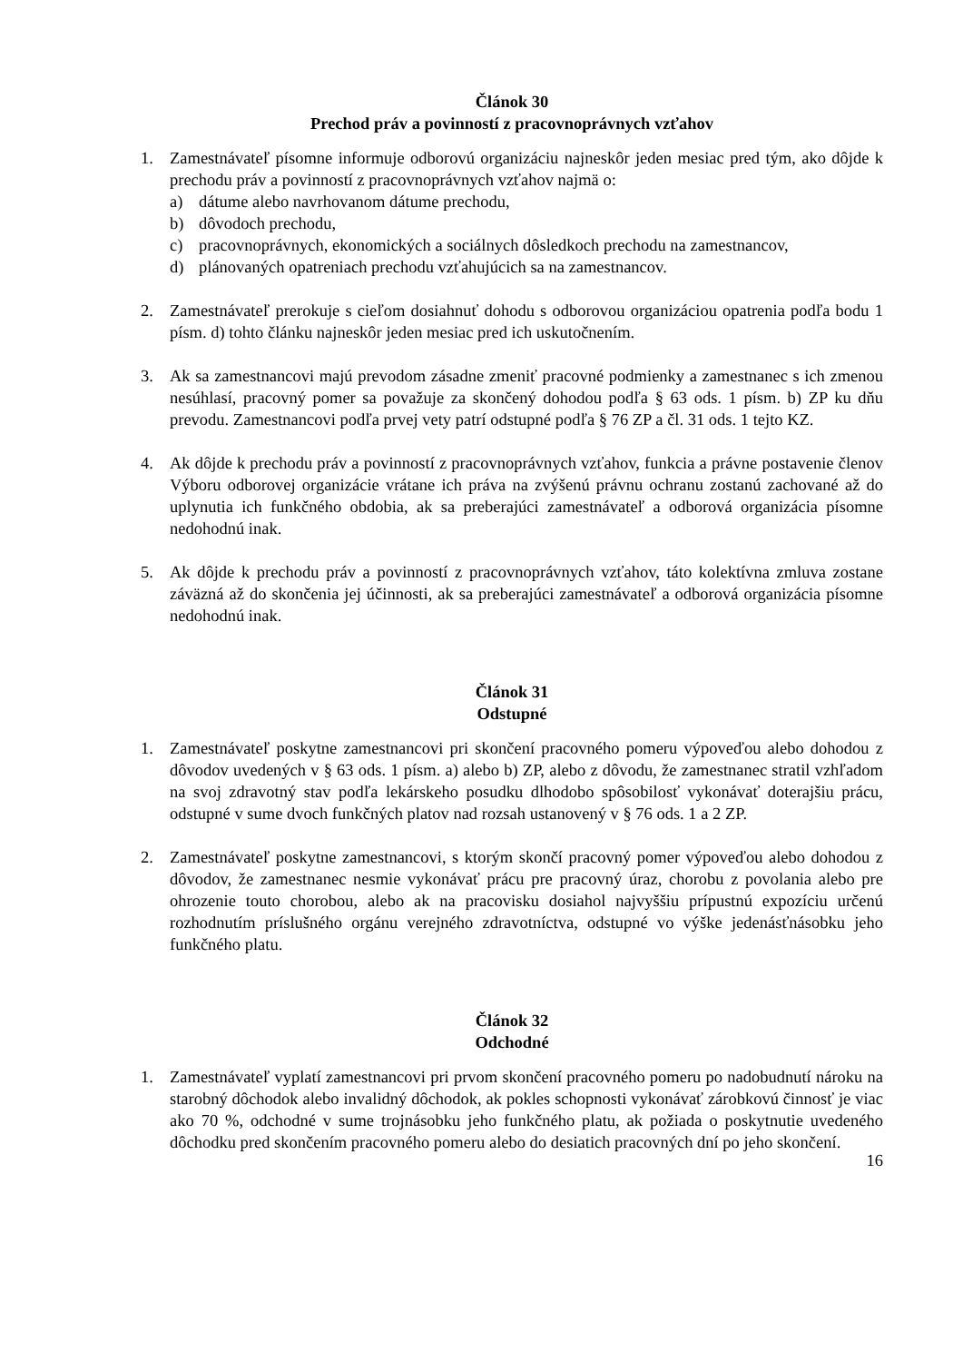Článok 30
Prechod práv a povinností z pracovnoprávnych vzťahov
1. Zamestnávateľ písomne informuje odborovú organizáciu najneskôr jeden mesiac pred tým, ako dôjde k prechodu práv a povinností z pracovnoprávnych vzťahov najmä o:
a) dátume alebo navrhovanom dátume prechodu,
b) dôvodoch prechodu,
c) pracovnoprávnych, ekonomických a sociálnych dôsledkoch prechodu na zamestnancov,
d) plánovaných opatreniach prechodu vzťahujúcich sa na zamestnancov.
2. Zamestnávateľ prerokuje s cieľom dosiahnuť dohodu s odborovou organizáciou opatrenia podľa bodu 1 písm. d) tohto článku najneskôr jeden mesiac pred ich uskutočnením.
3. Ak sa zamestnancovi majú prevodom zásadne zmeniť pracovné podmienky a zamestnanec s ich zmenou nesúhlasí, pracovný pomer sa považuje za skončený dohodou podľa § 63 ods. 1 písm. b) ZP ku dňu prevodu. Zamestnancovi podľa prvej vety patrí odstupné podľa § 76 ZP a čl. 31 ods. 1 tejto KZ.
4. Ak dôjde k prechodu práv a povinností z pracovnoprávnych vzťahov, funkcia a právne postavenie členov Výboru odborovej organizácie vrátane ich práva na zvýšenú právnu ochranu zostanú zachované až do uplynutia ich funkčného obdobia, ak sa preberajúci zamestnávateľ a odborová organizácia písomne nedohodnú inak.
5. Ak dôjde k prechodu práv a povinností z pracovnoprávnych vzťahov, táto kolektívna zmluva zostane záväzná až do skončenia jej účinnosti, ak sa preberajúci zamestnávateľ a odborová organizácia písomne nedohodnú inak.
Článok 31
Odstupné
1. Zamestnávateľ poskytne zamestnancovi pri skončení pracovného pomeru výpoveďou alebo dohodou z dôvodov uvedených v § 63 ods. 1 písm. a) alebo b) ZP, alebo z dôvodu, že zamestnanec stratil vzhľadom na svoj zdravotný stav podľa lekárskeho posudku dlhodobo spôsobilosť vykonávať doterajšiu prácu, odstupné v sume dvoch funkčných platov nad rozsah ustanovený v § 76 ods. 1 a 2 ZP.
2. Zamestnávateľ poskytne zamestnancovi, s ktorým skončí pracovný pomer výpoveďou alebo dohodou z dôvodov, že zamestnanec nesmie vykonávať prácu pre pracovný úraz, chorobu z povolania alebo pre ohrozenie touto chorobou, alebo ak na pracovisku dosiahol najvyššiu prípustnú expozíciu určenú rozhodnutím príslušného orgánu verejného zdravotníctva, odstupné vo výške jedenásťnásobku jeho funkčného platu.
Článok 32
Odchodné
1. Zamestnávateľ vyplatí zamestnancovi pri prvom skončení pracovného pomeru po nadobudnutí nároku na starobný dôchodok alebo invalidný dôchodok, ak pokles schopnosti vykonávať zárobkovú činnosť je viac ako 70 %, odchodné v sume trojnásobku jeho funkčného platu, ak požiada o poskytnutie uvedeného dôchodku pred skončením pracovného pomeru alebo do desiatich pracovných dní po jeho skončení.
16